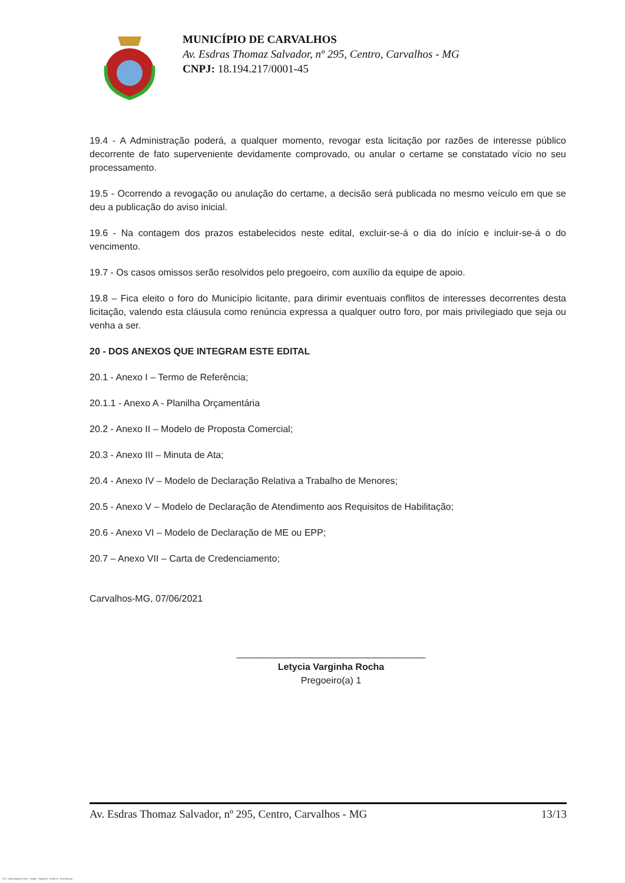MUNICÍPIO DE CARVALHOS
Av. Esdras Thomaz Salvador, nº 295, Centro, Carvalhos - MG
CNPJ: 18.194.217/0001-45
19.4 - A Administração poderá, a qualquer momento, revogar esta licitação por razões de interesse público decorrente de fato superveniente devidamente comprovado, ou anular o certame se constatado vício no seu processamento.
19.5 - Ocorrendo a revogação ou anulação do certame, a decisão será publicada no mesmo veículo em que se deu a publicação do aviso inicial.
19.6 - Na contagem dos prazos estabelecidos neste edital, excluir-se-á o dia do início e incluir-se-á o do vencimento.
19.7 - Os casos omissos serão resolvidos pelo pregoeiro, com auxílio da equipe de apoio.
19.8 – Fica eleito o foro do Município licitante, para dirimir eventuais conflitos de interesses decorrentes desta licitação, valendo esta cláusula como renúncia expressa a qualquer outro foro, por mais privilegiado que seja ou venha a ser.
20 - DOS ANEXOS QUE INTEGRAM ESTE EDITAL
20.1 - Anexo I – Termo de Referência;
20.1.1 - Anexo A - Planilha Orçamentária
20.2 - Anexo II – Modelo de Proposta Comercial;
20.3 - Anexo III – Minuta de Ata;
20.4 - Anexo IV – Modelo de Declaração Relativa a Trabalho de Menores;
20.5 - Anexo V – Modelo de Declaração de Atendimento aos Requisitos de Habilitação;
20.6 - Anexo VI – Modelo de Declaração de ME ou EPP;
20.7 – Anexo VII – Carta de Credenciamento;
Carvalhos-MG, 07/06/2021
____________________________________
Letycia Varginha Rocha
Pregoeiro(a) 1
Av. Esdras Thomaz Salvador, nº 295, Centro, Carvalhos - MG 13/13
119 - Edital Registro Preço - Pregão - Aquisição - AMPLA - Sem Amostra